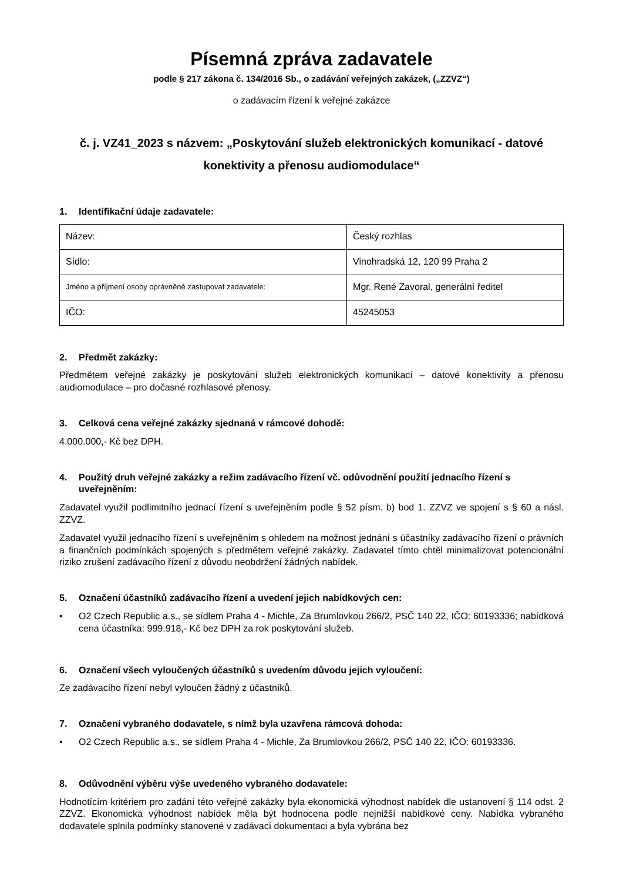Písemná zpráva zadavatele
podle § 217 zákona č. 134/2016 Sb., o zadávání veřejných zakázek, („ZZVZ“)
o zadávacím řízení k veřejné zakázce
č. j. VZ41_2023 s názvem: „Poskytování služeb elektronických komunikací - datové konektivity a přenosu audiomodulace“
1. Identifikační údaje zadavatele:
| Název: | Český rozhlas |
| Sídlo: | Vinohradská 12, 120 99 Praha 2 |
| Jméno a příjmení osoby oprávněné zastupovat zadavatele: | Mgr. René Zavoral, generální ředitel |
| IČO: | 45245053 |
2. Předmět zakázky:
Předmětem veřejné zakázky je poskytování služeb elektronických komunikací – datové konektivity a přenosu audiomodulace – pro dočasné rozhlasové přenosy.
3. Celková cena veřejné zakázky sjednaná v rámcové dohodě:
4.000.000,- Kč bez DPH.
4. Použitý druh veřejné zakázky a režim zadávacího řízení vč. odůvodnění použití jednacího řízení s uveřejněním:
Zadavatel využil podlimitního jednací řízení s uveřejněním podle § 52 písm. b) bod 1. ZZVZ ve spojení s § 60 a násl. ZZVZ.
Zadavatel využil jednacího řízení s uveřejněním s ohledem na možnost jednání s účastníky zadávacího řízení o právních a finančních podmínkách spojených s předmětem veřejné zakázky. Zadavatel tímto chtěl minimalizovat potencionální riziko zrušení zadávacího řízení z důvodu neobdržení žádných nabídek.
5. Označení účastníků zadávacího řízení a uvedení jejich nabídkových cen:
• O2 Czech Republic a.s., se sídlem Praha 4 - Michle, Za Brumlovkou 266/2, PSČ 140 22, IČO: 60193336; nabídková cena účastníka: 999.918,- Kč bez DPH za rok poskytování služeb.
6. Označení všech vyloučených účastníků s uvedením důvodu jejich vyloučení:
Ze zadávacího řízení nebyl vyloučen žádný z účastníků.
7. Označení vybraného dodavatele, s nímž byla uzavřena rámcová dohoda:
• O2 Czech Republic a.s., se sídlem Praha 4 - Michle, Za Brumlovkou 266/2, PSČ 140 22, IČO: 60193336.
8. Odůvodnění výběru výše uvedeného vybraného dodavatele:
Hodnotícím kritériem pro zadání této veřejné zakázky byla ekonomická výhodnost nabídek dle ustanovení § 114 odst. 2 ZZVZ. Ekonomická výhodnost nabídek měla být hodnocena podle nejnižší nabídkové ceny. Nabídka vybraného dodavatele splnila podmínky stanovené v zadávací dokumentaci a byla vybrána bez